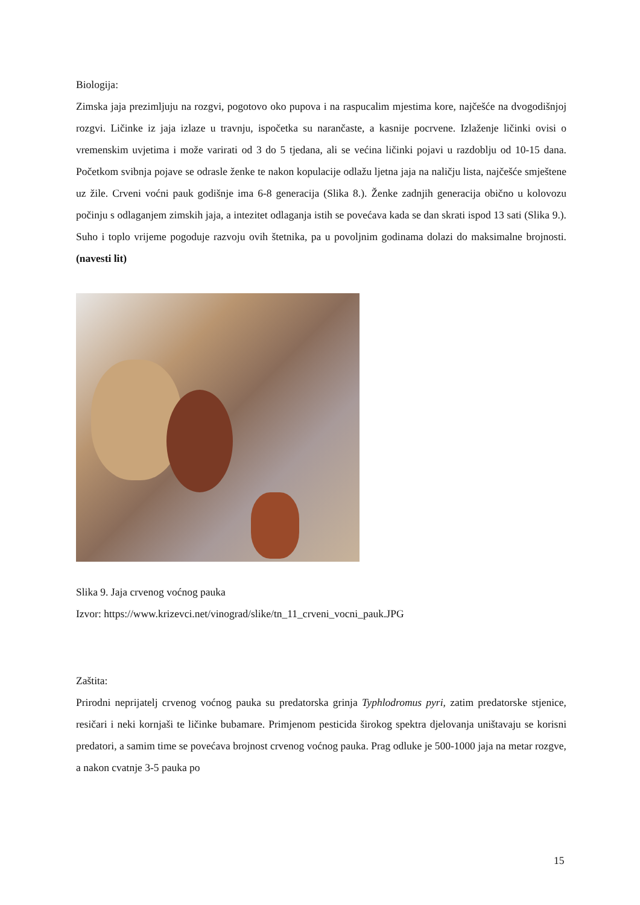Biologija:
Zimska jaja prezimljuju na rozgvi, pogotovo oko pupova i na raspucalim mjestima kore, najčešće na dvogodišnjoj rozgvi. Ličinke iz jaja izlaze u travnju, ispočetka su narančaste, a kasnije pocrvene. Izlaženje ličinki ovisi o vremenskim uvjetima i može varirati od 3 do 5 tjedana, ali se većina ličinki pojavi u razdoblju od 10-15 dana. Početkom svibnja pojave se odrasle ženke te nakon kopulacije odlažu ljetna jaja na naličju lista, najčešće smještene uz žile. Crveni voćni pauk godišnje ima 6-8 generacija (Slika 8.). Ženke zadnjih generacija obično u kolovozu počinju s odlaganjem zimskih jaja, a intezitet odlaganja istih se povećava kada se dan skrati ispod 13 sati (Slika 9.). Suho i toplo vrijeme pogoduje razvoju ovih štetnika, pa u povoljnim godinama dolazi do maksimalne brojnosti. (navesti lit)
Slika 9. Jaja crvenog voćnog pauka
Izvor: https://www.krizevci.net/vinograd/slike/tn_11_crveni_vocni_pauk.JPG
Zaštita:
Prirodni neprijatelj crvenog voćnog pauka su predatorska grinja Typhlodromus pyri, zatim predatorske stjenice, resičari i neki kornjaši te ličinke bubamare. Primjenom pesticida širokog spektra djelovanja uništavaju se korisni predatori, a samim time se povećava brojnost crvenog voćnog pauka. Prag odluke je 500-1000 jaja na metar rozgve, a nakon cvatnje 3-5 pauka po
15